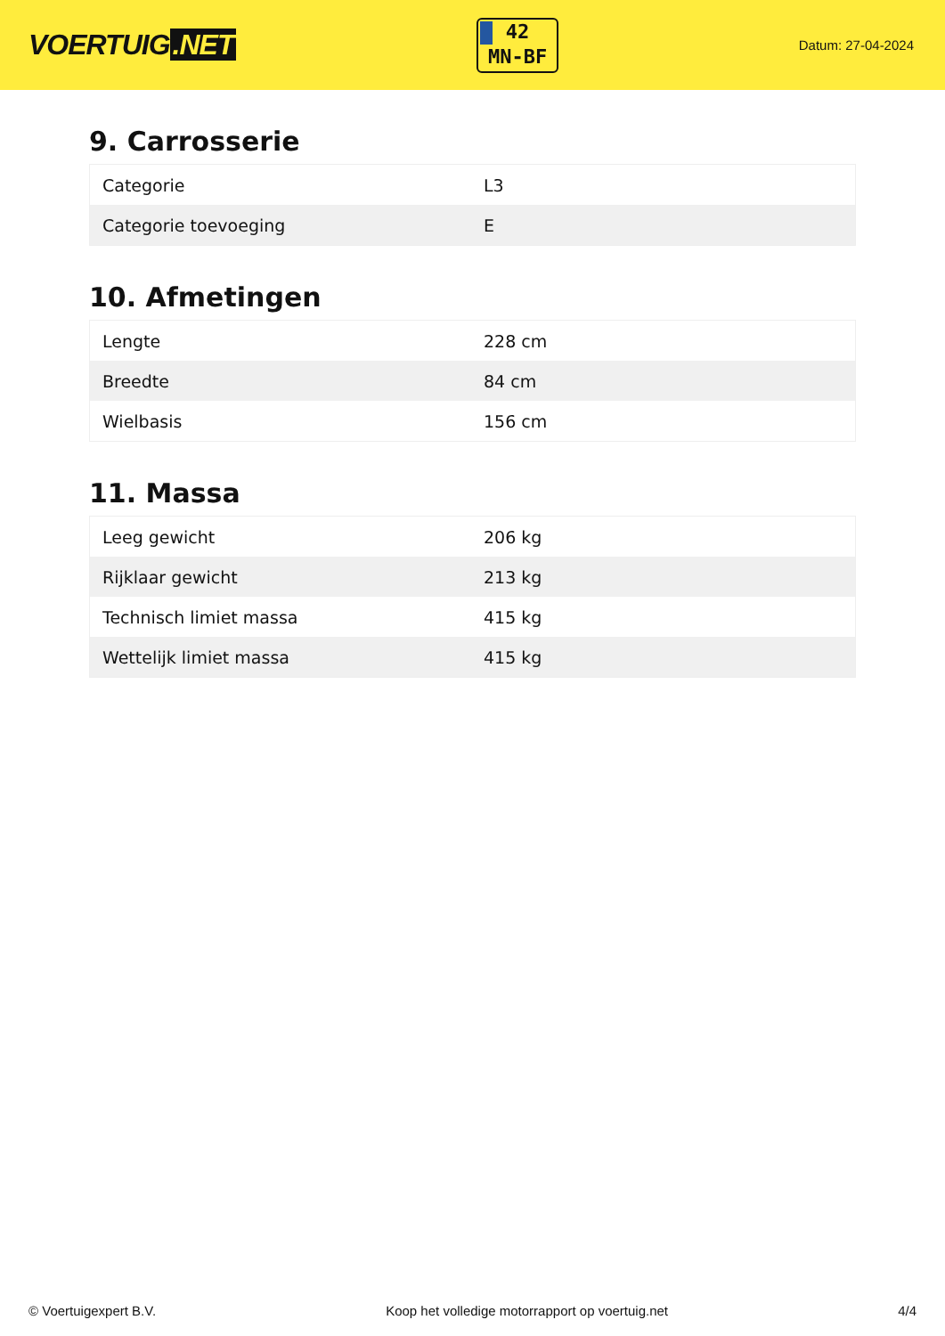VOERTUIG.NET
42
MN-BF
Datum: 27-04-2024
9. Carrosserie
| Categorie | L3 |
| Categorie toevoeging | E |
10. Afmetingen
| Lengte | 228 cm |
| Breedte | 84 cm |
| Wielbasis | 156 cm |
11. Massa
| Leeg gewicht | 206 kg |
| Rijklaar gewicht | 213 kg |
| Technisch limiet massa | 415 kg |
| Wettelijk limiet massa | 415 kg |
© Voertuigexpert B.V. Koop het volledige motorrapport op voertuig.net 4/4